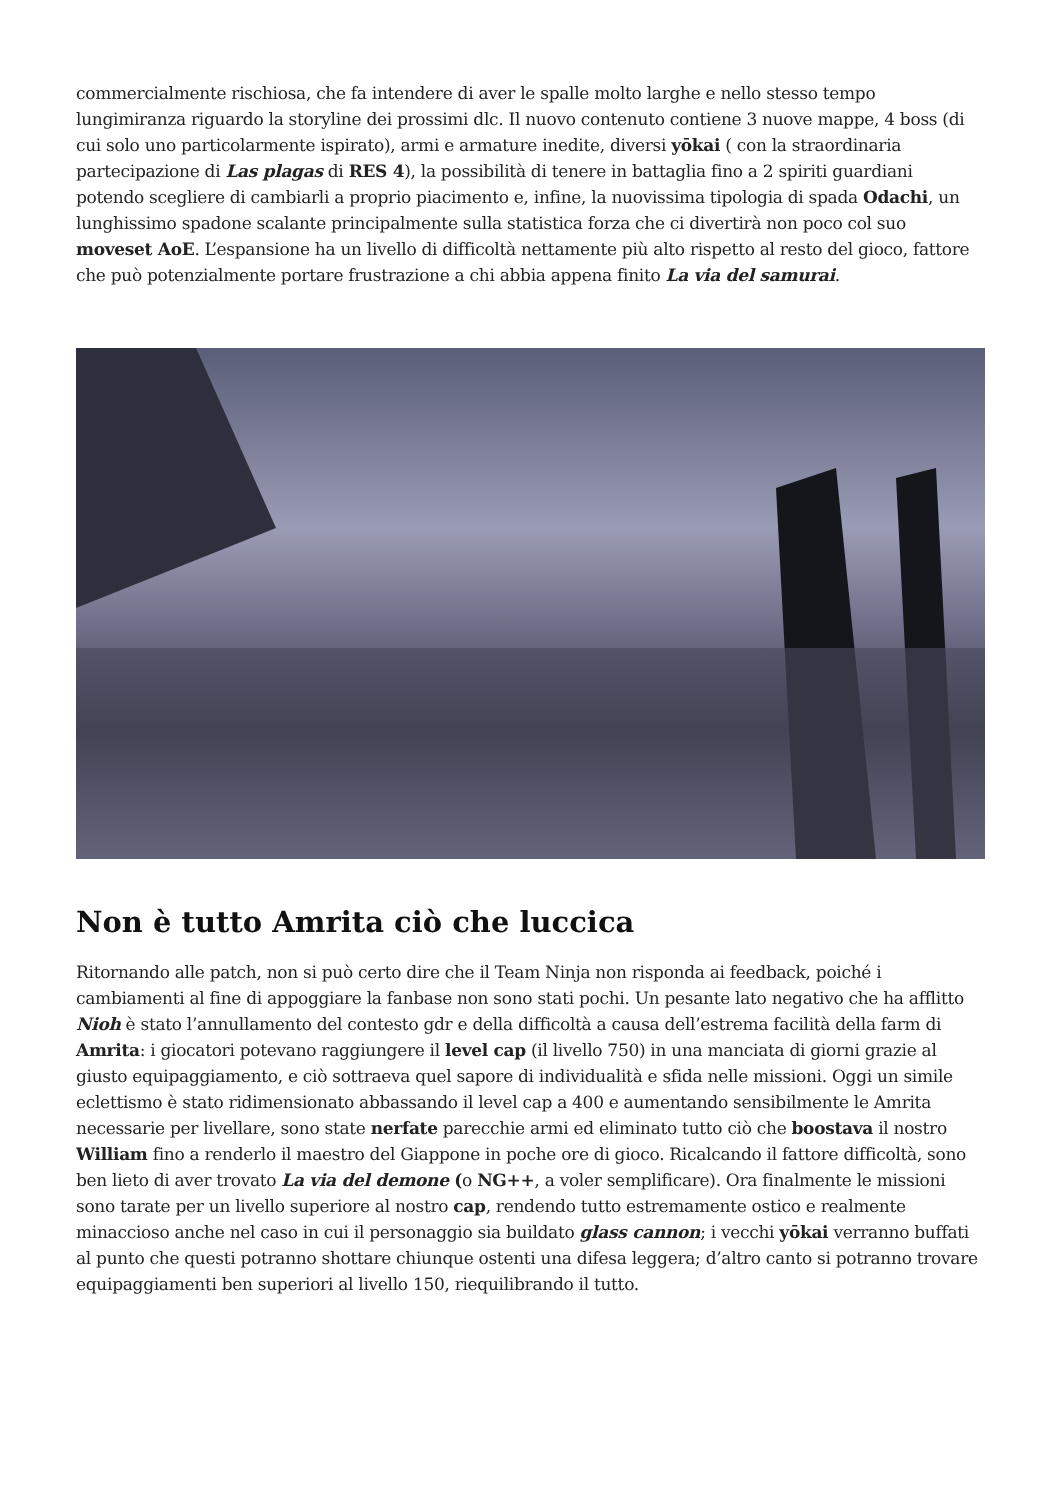commercialmente rischiosa, che fa intendere di aver le spalle molto larghe e nello stesso tempo lungimiranza riguardo la storyline dei prossimi dlc. Il nuovo contenuto contiene 3 nuove mappe, 4 boss (di cui solo uno particolarmente ispirato), armi e armature inedite, diversi yōkai ( con la straordinaria partecipazione di Las plagas di RES 4), la possibilità di tenere in battaglia fino a 2 spiriti guardiani potendo scegliere di cambiarli a proprio piacimento e, infine, la nuovissima tipologia di spada Odachi, un lunghissimo spadone scalante principalmente sulla statistica forza che ci divertirà non poco col suo moveset AoE. L’espansione ha un livello di difficoltà nettamente più alto rispetto al resto del gioco, fattore che può potenzialmente portare frustrazione a chi abbia appena finito La via del samurai.
Non è tutto Amrita ciò che luccica
Ritornando alle patch, non si può certo dire che il Team Ninja non risponda ai feedback, poiché i cambiamenti al fine di appoggiare la fanbase non sono stati pochi. Un pesante lato negativo che ha afflitto Nioh è stato l’annullamento del contesto gdr e della difficoltà a causa dell’estrema facilità della farm di Amrita: i giocatori potevano raggiungere il level cap (il livello 750) in una manciata di giorni grazie al giusto equipaggiamento, e ciò sottraeva quel sapore di individualità e sfida nelle missioni. Oggi un simile eclettismo è stato ridimensionato abbassando il level cap a 400 e aumentando sensibilmente le Amrita necessarie per livellare, sono state nerfate parecchie armi ed eliminato tutto ciò che boostava il nostro William fino a renderlo il maestro del Giappone in poche ore di gioco. Ricalcando il fattore difficoltà, sono ben lieto di aver trovato La via del demone (o NG++, a voler semplificare). Ora finalmente le missioni sono tarate per un livello superiore al nostro cap, rendendo tutto estremamente ostico e realmente minaccioso anche nel caso in cui il personaggio sia buildato glass cannon; i vecchi yōkai verranno buffati al punto che questi potranno shottare chiunque ostenti una difesa leggera; d’altro canto si potranno trovare equipaggiamenti ben superiori al livello 150, riequilibrando il tutto.